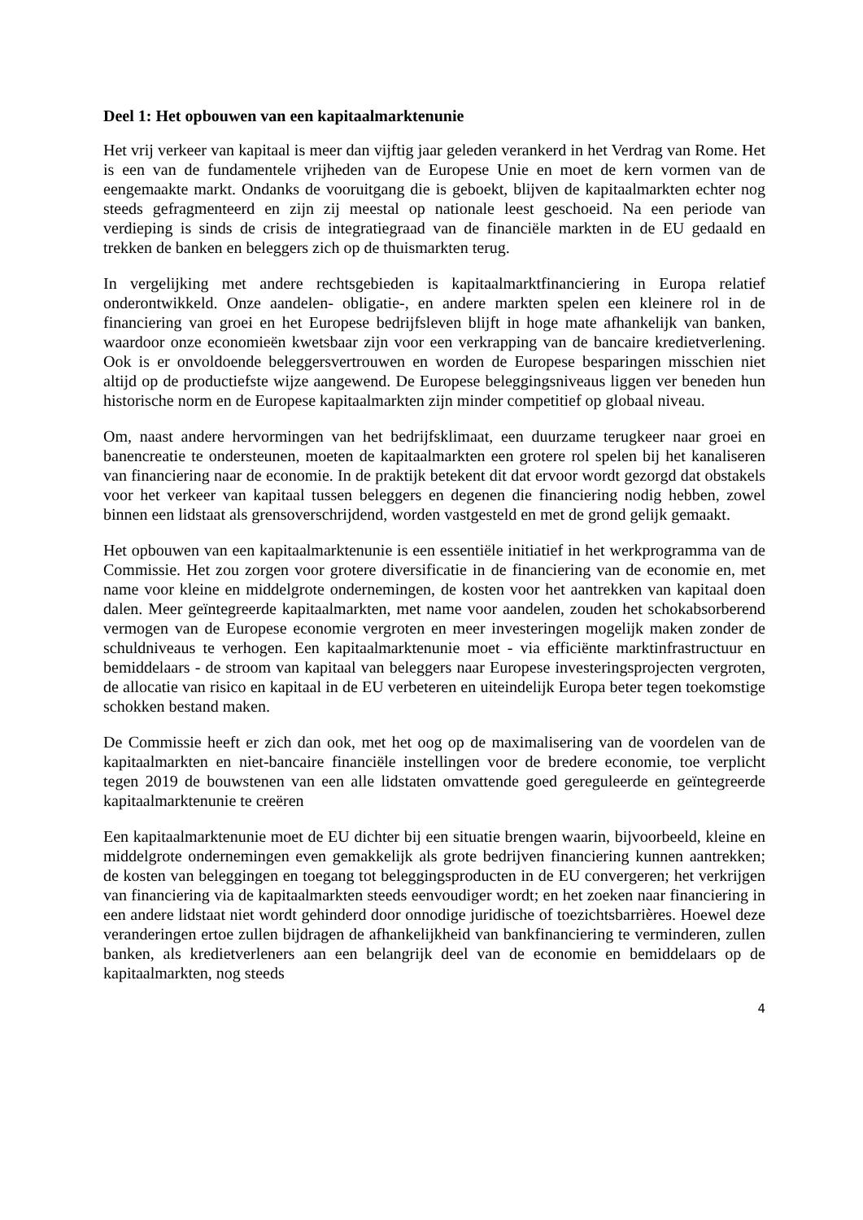Deel 1: Het opbouwen van een kapitaalmarktenunie
Het vrij verkeer van kapitaal is meer dan vijftig jaar geleden verankerd in het Verdrag van Rome. Het is een van de fundamentele vrijheden van de Europese Unie en moet de kern vormen van de eengemaakte markt. Ondanks de vooruitgang die is geboekt, blijven de kapitaalmarkten echter nog steeds gefragmenteerd en zijn zij meestal op nationale leest geschoeid. Na een periode van verdieping is sinds de crisis de integratiegraad van de financiële markten in de EU gedaald en trekken de banken en beleggers zich op de thuismarkten terug.
In vergelijking met andere rechtsgebieden is kapitaalmarktfinanciering in Europa relatief onderontwikkeld. Onze aandelen- obligatie-, en andere markten spelen een kleinere rol in de financiering van groei en het Europese bedrijfsleven blijft in hoge mate afhankelijk van banken, waardoor onze economieën kwetsbaar zijn voor een verkrapping van de bancaire kredietverlening. Ook is er onvoldoende beleggersvertrouwen en worden de Europese besparingen misschien niet altijd op de productiefste wijze aangewend. De Europese beleggingsniveaus liggen ver beneden hun historische norm en de Europese kapitaalmarkten zijn minder competitief op globaal niveau.
Om, naast andere hervormingen van het bedrijfsklimaat, een duurzame terugkeer naar groei en banencreatie te ondersteunen, moeten de kapitaalmarkten een grotere rol spelen bij het kanaliseren van financiering naar de economie. In de praktijk betekent dit dat ervoor wordt gezorgd dat obstakels voor het verkeer van kapitaal tussen beleggers en degenen die financiering nodig hebben, zowel binnen een lidstaat als grensoverschrijdend, worden vastgesteld en met de grond gelijk gemaakt.
Het opbouwen van een kapitaalmarktenunie is een essentiële initiatief in het werkprogramma van de Commissie. Het zou zorgen voor grotere diversificatie in de financiering van de economie en, met name voor kleine en middelgrote ondernemingen, de kosten voor het aantrekken van kapitaal doen dalen. Meer geïntegreerde kapitaalmarkten, met name voor aandelen, zouden het schokabsorberend vermogen van de Europese economie vergroten en meer investeringen mogelijk maken zonder de schuldniveaus te verhogen. Een kapitaalmarktenunie moet - via efficiënte marktinfrastructuur en bemiddelaars - de stroom van kapitaal van beleggers naar Europese investeringsprojecten vergroten, de allocatie van risico en kapitaal in de EU verbeteren en uiteindelijk Europa beter tegen toekomstige schokken bestand maken.
De Commissie heeft er zich dan ook, met het oog op de maximalisering van de voordelen van de kapitaalmarkten en niet-bancaire financiële instellingen voor de bredere economie, toe verplicht tegen 2019 de bouwstenen van een alle lidstaten omvattende goed gereguleerde en geïntegreerde kapitaalmarktenunie te creëren
Een kapitaalmarktenunie moet de EU dichter bij een situatie brengen waarin, bijvoorbeeld, kleine en middelgrote ondernemingen even gemakkelijk als grote bedrijven financiering kunnen aantrekken; de kosten van beleggingen en toegang tot beleggingsproducten in de EU convergeren; het verkrijgen van financiering via de kapitaalmarkten steeds eenvoudiger wordt; en het zoeken naar financiering in een andere lidstaat niet wordt gehinderd door onnodige juridische of toezichtsbarrières. Hoewel deze veranderingen ertoe zullen bijdragen de afhankelijkheid van bankfinanciering te verminderen, zullen banken, als kredietverleners aan een belangrijk deel van de economie en bemiddelaars op de kapitaalmarkten, nog steeds
4